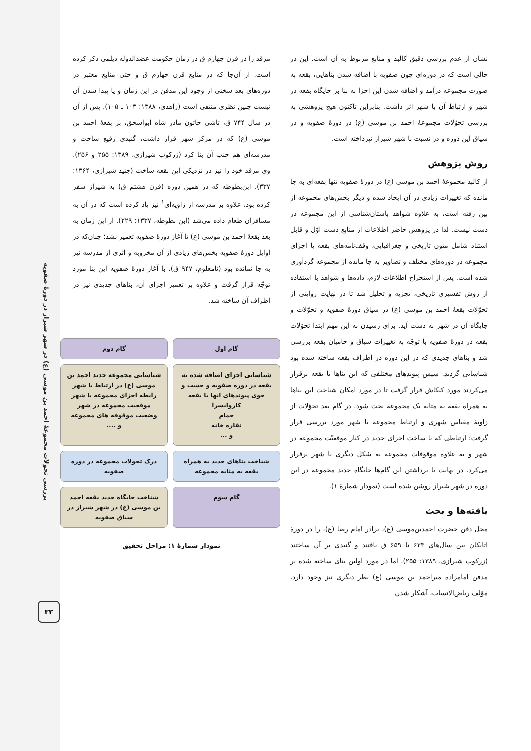بررسی تحولات مجموعهٔ احمد بن موسی (ع) در شهر شیراز در دورهٔ صفویه
۳۳
نشان از عدم بررسی دقیق کالبد و منابع مربوط به آن است. این در حالی است که در دوره‌ای چون صفویه با اضافه شدن بناهایی، بقعه به صورت مجموعه درآمد و اضافه شدن این اجزا به بنا بر جایگاه بقعه در شهر و ارتباط آن با شهر اثر داشت. بنابراین تاکنون هیچ پژوهشی به بررسی تحوّلات مجموعهٔ احمد بن موسی (ع) در دورهٔ صفویه و در سیاق این دوره و در نسبت با شهر شیراز نپرداخته است.
روش پژوهش
از کالبد مجموعهٔ احمد بن موسی (ع) در دورهٔ صفویه تنها بقعه‌ای به جا مانده که تغییرات زیادی در آن ایجاد شده و دیگر بخش‌های مجموعه از بین رفته است، به علاوه شواهد باستان‌شناسی از این مجموعه در دست نیست. لذا در پژوهش حاضر اطلاعات از منابع دست اوّل و قابل استناد شامل متون تاریخی و جغرافیایی، وقف‌نامه‌های بقعه یا اجزای مجموعه در دوره‌های مختلف و تصاویر به جا مانده از مجموعه گردآوری شده است. پس از استخراج اطلاعات لازم، داده‌ها و شواهد با استفاده از روش تفسیری تاریخی، تجزیه و تحلیل شد تا در نهایت روایتی از تحوّلات بقعهٔ احمد بن موسی (ع) در سیاق دورهٔ صفویه و تحوّلات و جایگاه آن در شهر به دست آید. برای رسیدن به این مهم ابتدا تحوّلات بقعه در دورهٔ صفویه با توجّه به تغییرات سیاق و حامیان بقعه بررسی شد و بناهای جدیدی که در این دوره در اطراف بقعه ساخته شده بود شناسایی گردید. سپس پیوندهای مختلفی که این بناها با بقعه برقرار می‌کردند مورد کنکاش قرار گرفت تا در مورد امکان شناخت این بناها به همراه بقعه به مثابه یک مجموعه بحث شود. در گام بعد تحوّلات از زاویهٔ مقیاس شهری و ارتباط مجموعه با شهر مورد بررسی قرار گرفت؛ ارتباطی که با ساخت اجزای جدید در کنار موقعیّت مجموعه در شهر و به علاوه موقوفات مجموعه به شکل دیگری با شهر برقرار می‌کرد. در نهایت با برداشتن این گام‌ها جایگاه جدید مجموعه در این دوره در شهر شیراز روشن شده است (نمودار شمارهٔ ۱).
یافته‌ها و بحث
محل دفن حضرت احمدبن‌موسی (ع)، برادر امام رضا (ع)، را در دورهٔ اتابکان بین سال‌های ۶۲۳ تا ۶۵۹ ق یافتند و گنبدی بر آن ساختند (زرکوب شیرازی، ۱۳۸۹: ۲۵۵). اما در مورد اولین بنای ساخته شده بر مدفن امامزاده میراحمد بن موسی (ع) نظر دیگری نیز وجود دارد. مؤلف ریاض‌الانساب، آشکار شدن
مرقد را در قرن چهارم ق در زمان حکومت عضدالدوله دیلمی ذکر کرده است. از آن‌جا که در منابع قرن چهارم ق و حتی منابع معتبر در دوره‌های بعد سخنی از وجود این مدفن در این زمان و یا پیدا شدن آن نیست چنین نظری منتفی است (زاهدی، ۱۳۸۸: ۱۰۳ ـ ۱۰۵). پس از آن در سال ۷۴۴ ق، تاشی خاتون مادر شاه ابواسحق، بر بقعهٔ احمد بن موسی (ع) که در مرکز شهر قرار داشت، گنبدی رفیع ساخت و مدرسه‌ای هم جنب آن بنا کرد (زرکوب شیرازی، ۱۳۸۹: ۲۵۵ و ۲۵۶). وی مرقد خود را نیز در نزدیکی این بقعه ساخت (جنید شیرازی، ۱۳۶۴: ۳۳۷). ابن‌بطوطه که در همین دوره (قرن هشتم ق) به شیراز سفر کرده بود، علاوه بر مدرسه از زاویه‌ای<sup>۱</sup> نیز یاد کرده است که در آن به مسافران طعام داده می‌شد (ابن بطوطه، ۱۳۳۷: ۲۲۹). از این زمان به بعد بقعهٔ احمد بن موسی (ع) تا آغاز دورهٔ صفویه تعمیر نشد؛ چنان‌که در اوایل دورهٔ صفویه بخش‌های زیادی از آن مخروبه و اثری از مدرسه نیز به جا نمانده بود (نامعلوم، ۹۴۷ ق). با آغاز دورهٔ صفویه این بنا مورد توجّه قرار گرفت و علاوه بر تعمیر اجزای آن، بناهای جدیدی نیز در اطراف آن ساخته شد.
گام اول
گام دوم
شناسایی اجزای اضافه شده به بقعه در دوره صفویه و جست و جوی پیوندهای آنها با بقعه
کاروانسرا
حمام
نقاره خانه
و ...
شناسایی مجموعه جدید احمد بن موسی (ع) در ارتباط با شهر
رابطه اجزای مجموعه با شهر
موقعیت مجموعه در شهر
وضعیت موقوفه های مجموعه
و ....
شناخت بناهای جدید به همراه بقعه به مثابه مجموعه
درک تحولات مجموعه در دوره صفویه
گام سوم
شناخت جایگاه جدید بقعه احمد بن موسی (ع) در شهر شیراز در سیاق صفویه
نمودار شمارهٔ ۱: مراحل تحقیق